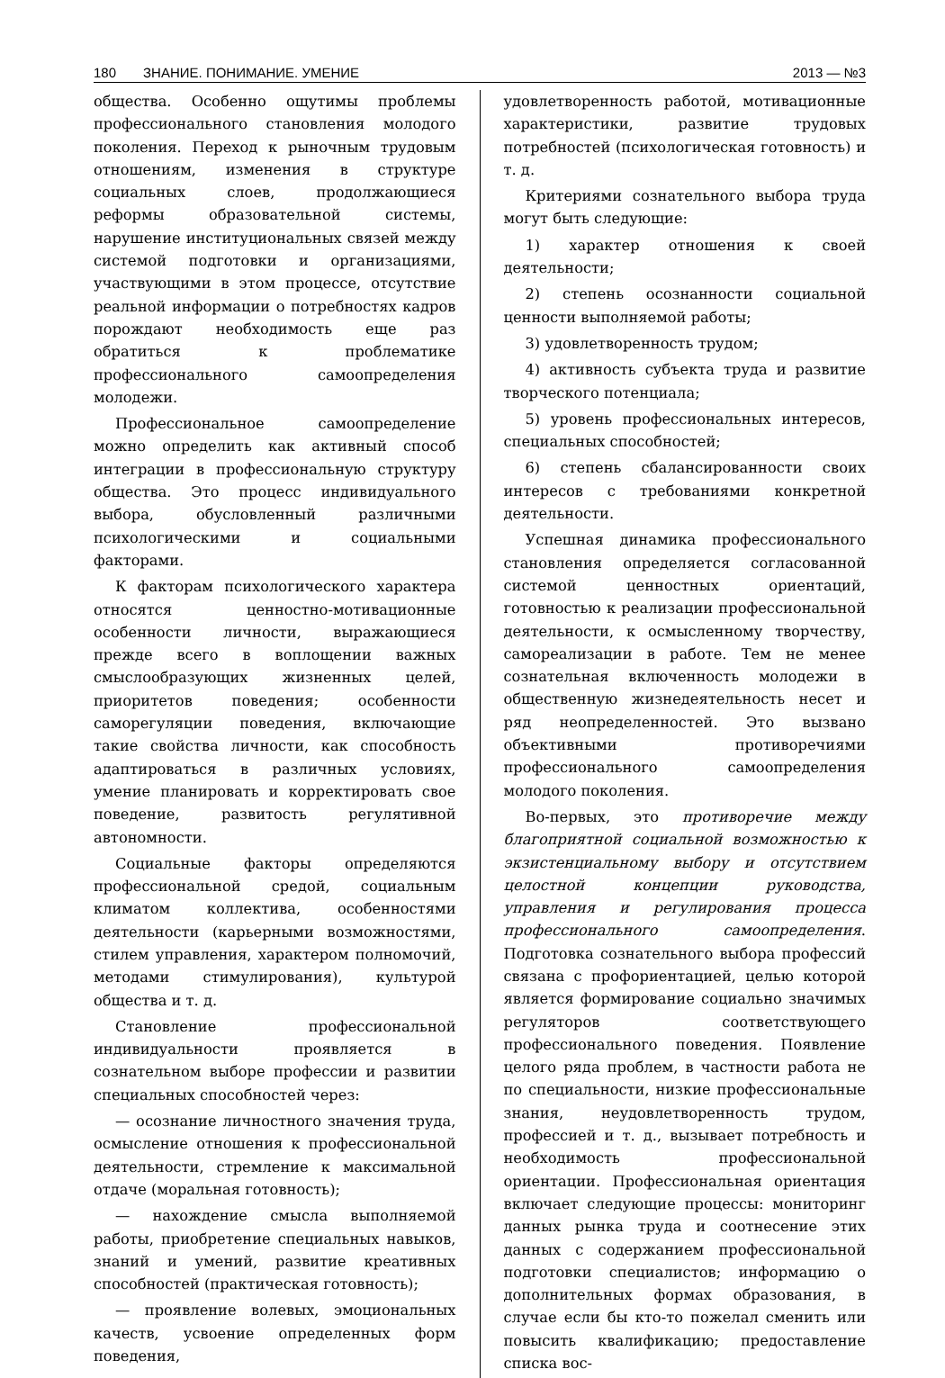180 ЗНАНИЕ. ПОНИМАНИЕ. УМЕНИЕ 2013 — №3
общества. Особенно ощутимы проблемы профессионального становления молодого поколения. Переход к рыночным трудовым отношениям, изменения в структуре социальных слоев, продолжающиеся реформы образовательной системы, нарушение институциональных связей между системой подготовки и организациями, участвующими в этом процессе, отсутствие реальной информации о потребностях кадров порождают необходимость еще раз обратиться к проблематике профессионального самоопределения молодежи.
Профессиональное самоопределение можно определить как активный способ интеграции в профессиональную структуру общества. Это процесс индивидуального выбора, обусловленный различными психологическими и социальными факторами.
К факторам психологического характера относятся ценностно-мотивационные особенности личности, выражающиеся прежде всего в воплощении важных смыслообразующих жизненных целей, приоритетов поведения; особенности саморегуляции поведения, включающие такие свойства личности, как способность адаптироваться в различных условиях, умение планировать и корректировать свое поведение, развитость регулятивной автономности.
Социальные факторы определяются профессиональной средой, социальным климатом коллектива, особенностями деятельности (карьерными возможностями, стилем управления, характером полномочий, методами стимулирования), культурой общества и т. д.
Становление профессиональной индивидуальности проявляется в сознательном выборе профессии и развитии специальных способностей через:
— осознание личностного значения труда, осмысление отношения к профессиональной деятельности, стремление к максимальной отдаче (моральная готовность);
— нахождение смысла выполняемой работы, приобретение специальных навыков, знаний и умений, развитие креативных способностей (практическая готовность);
— проявление волевых, эмоциональных качеств, усвоение определенных форм поведения,
удовлетворенность работой, мотивационные характеристики, развитие трудовых потребностей (психологическая готовность) и т. д.
Критериями сознательного выбора труда могут быть следующие:
1) характер отношения к своей деятельности;
2) степень осознанности социальной ценности выполняемой работы;
3) удовлетворенность трудом;
4) активность субъекта труда и развитие творческого потенциала;
5) уровень профессиональных интересов, специальных способностей;
6) степень сбалансированности своих интересов с требованиями конкретной деятельности.
Успешная динамика профессионального становления определяется согласованной системой ценностных ориентаций, готовностью к реализации профессиональной деятельности, к осмысленному творчеству, самореализации в работе. Тем не менее сознательная включенность молодежи в общественную жизнедеятельность несет и ряд неопределенностей. Это вызвано объективными противоречиями профессионального самоопределения молодого поколения.
Во-первых, это противоречие между благоприятной социальной возможностью к экзистенциальному выбору и отсутствием целостной концепции руководства, управления и регулирования процесса профессионального самоопределения. Подготовка сознательного выбора профессий связана с профориентацией, целью которой является формирование социально значимых регуляторов соответствующего профессионального поведения. Появление целого ряда проблем, в частности работа не по специальности, низкие профессиональные знания, неудовлетворенность трудом, профессией и т. д., вызывает потребность и необходимость профессиональной ориентации. Профессиональная ориентация включает следующие процессы: мониторинг данных рынка труда и соотнесение этих данных с содержанием профессиональной подготовки специалистов; информацию о дополнительных формах образования, в случае если бы кто-то пожелал сменить или повысить квалификацию; предоставление списка вос-